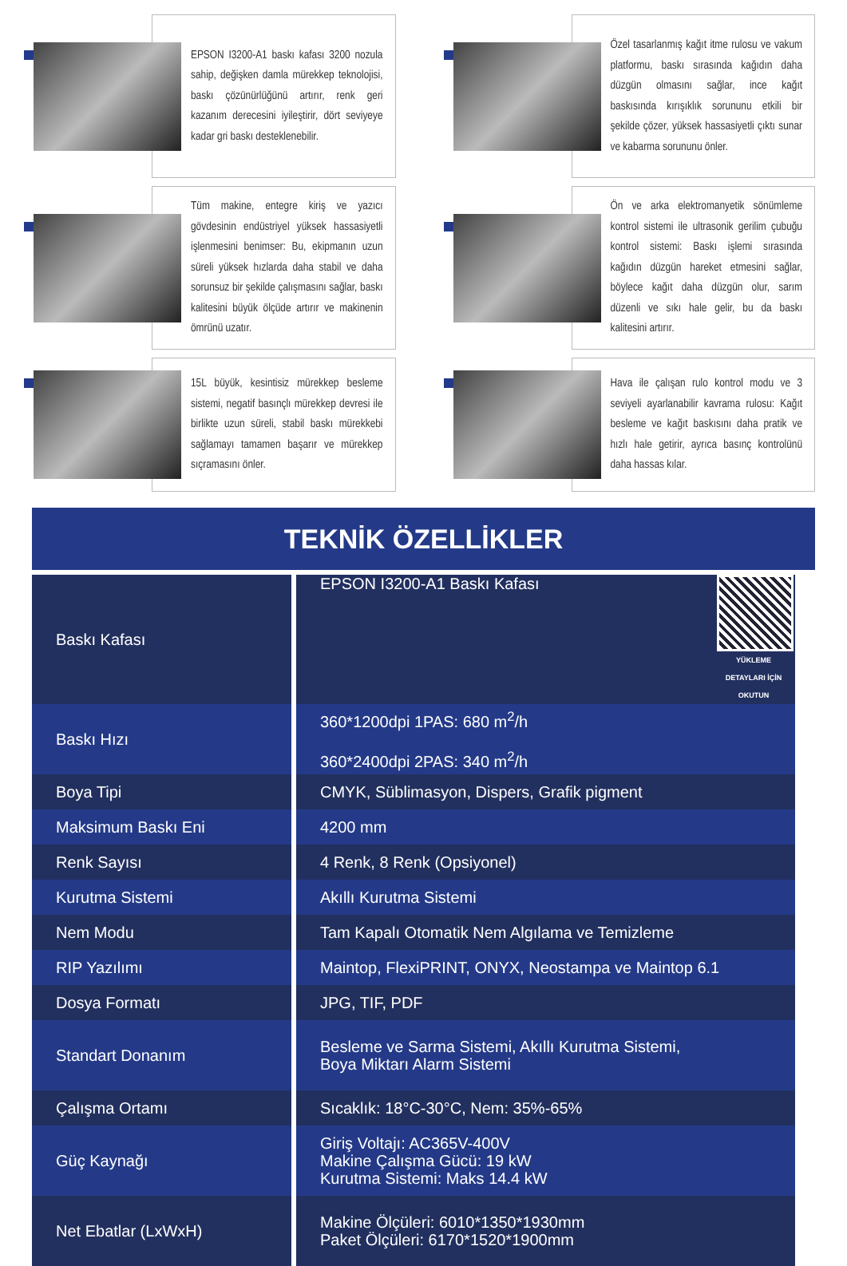EPSON I3200-A1 baskı kafası 3200 nozula sahip, değişken damla mürekkep teknolojisi, baskı çözünürlüğünü artırır, renk geri kazanım derecesini iyileştirir, dört seviyeye kadar gri baskı desteklenebilir.
Özel tasarlanmış kağıt itme rulosu ve vakum platformu, baskı sırasında kağıdın daha düzgün olmasını sağlar, ince kağıt baskısında kırışıklık sorununu etkili bir şekilde çözer, yüksek hassasiyetli çıktı sunar ve kabarma sorununu önler.
Tüm makine, entegre kiriş ve yazıcı gövdesinin endüstriyel yüksek hassasiyetli işlenmesini benimser: Bu, ekipmanın uzun süreli yüksek hızlarda daha stabil ve daha sorunsuz bir şekilde çalışmasını sağlar, baskı kalitesini büyük ölçüde artırır ve makinenin ömrünü uzatır.
Ön ve arka elektromanyetik sönümleme kontrol sistemi ile ultrasonik gerilim çubuğu kontrol sistemi: Baskı işlemi sırasında kağıdın düzgün hareket etmesini sağlar, böylece kağıt daha düzgün olur, sarım düzenli ve sıkı hale gelir, bu da baskı kalitesini artırır.
15L büyük, kesintisiz mürekkep besleme sistemi, negatif basınçlı mürekkep devresi ile birlikte uzun süreli, stabil baskı mürekkebi sağlamayı tamamen başarır ve mürekkep sıçramasını önler.
Hava ile çalışan rulo kontrol modu ve 3 seviyeli ayarlanabilir kavrama rulosu: Kağıt besleme ve kağıt baskısını daha pratik ve hızlı hale getirir, ayrıca basınç kontrolünü daha hassas kılar.
TEKNİK ÖZELLİKLER
| Baskı Kafası | YÜKLEME DETAYLARI İÇİN OKUTUN EPSON I3200-A1 Baskı Kafası |
| Baskı Hızı | 360*1200dpi 1PAS: 680 m<sup>2</sup>/h 360*2400dpi 2PAS: 340 m<sup>2</sup>/h |
| Boya Tipi | CMYK, Süblimasyon, Dispers, Grafik pigment |
| Maksimum Baskı Eni | 4200 mm |
| Renk Sayısı | 4 Renk, 8 Renk (Opsiyonel) |
| Kurutma Sistemi | Akıllı Kurutma Sistemi |
| Nem Modu | Tam Kapalı Otomatik Nem Algılama ve Temizleme |
| RIP Yazılımı | Maintop, FlexiPRINT, ONYX, Neostampa ve Maintop 6.1 |
| Dosya Formatı | JPG, TIF, PDF |
| Standart Donanım | Besleme ve Sarma Sistemi, Akıllı Kurutma Sistemi, Boya Miktarı Alarm Sistemi |
| Çalışma Ortamı | Sıcaklık: 18°C-30°C, Nem: 35%-65% |
| Güç Kaynağı | Giriş Voltajı: AC365V-400V Makine Çalışma Gücü: 19 kW Kurutma Sistemi: Maks 14.4 kW |
| Net Ebatlar (LxWxH) | Makine Ölçüleri: 6010*1350*1930mm Paket Ölçüleri: 6170*1520*1900mm |